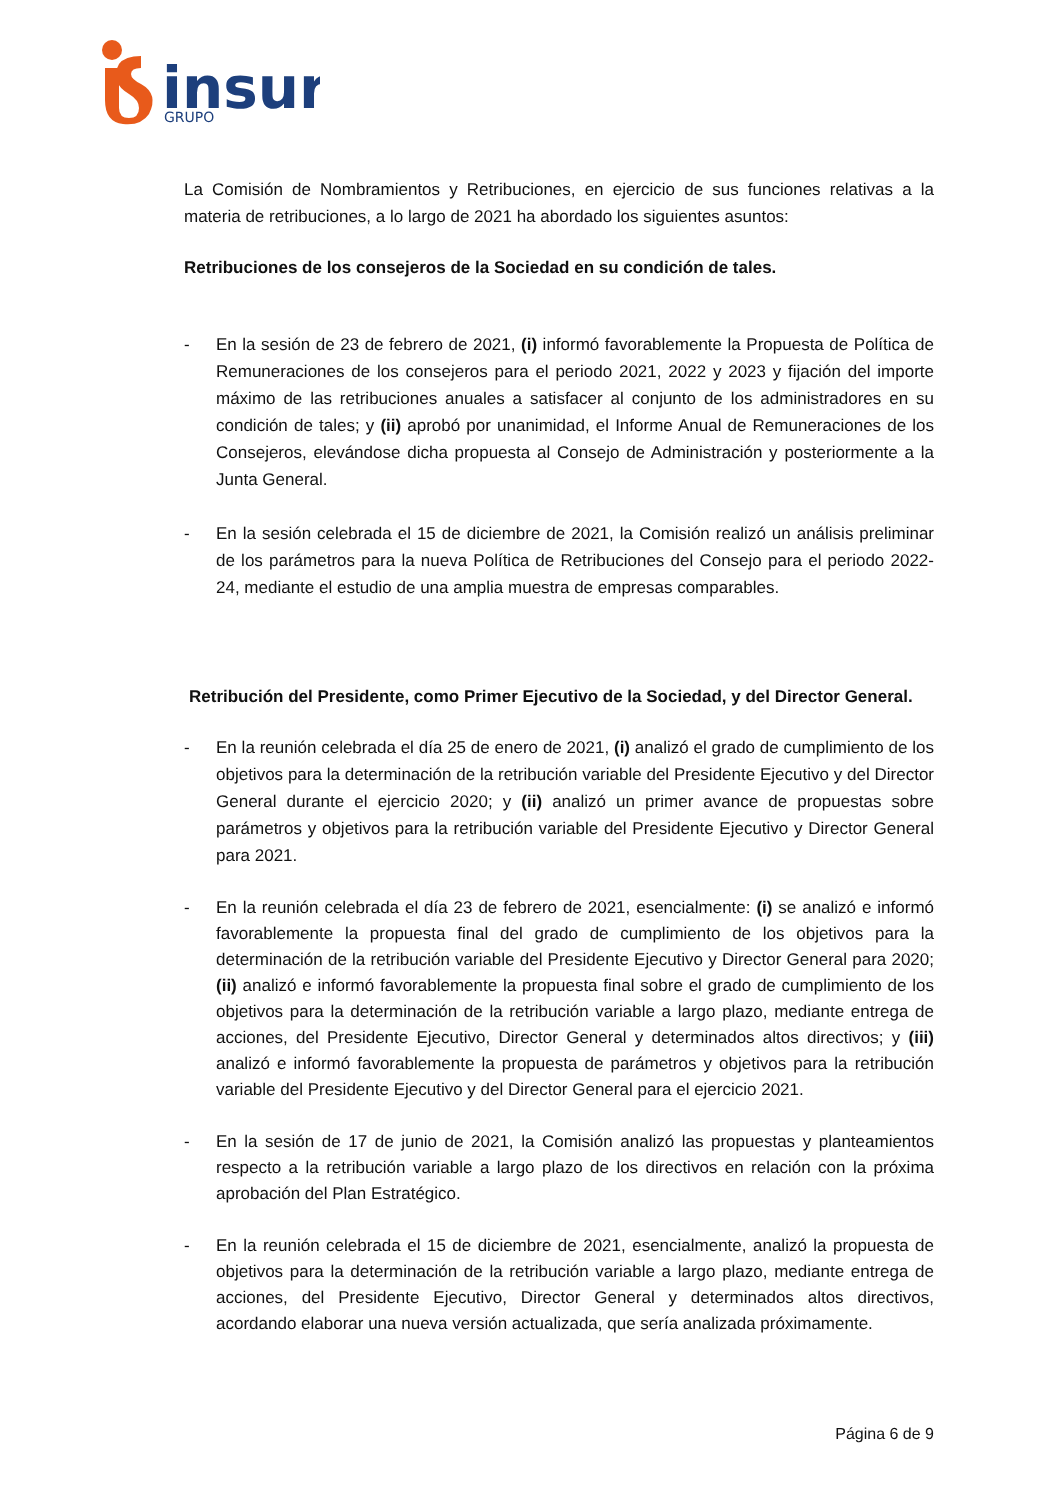insur
GRUPO
La Comisión de Nombramientos y Retribuciones, en ejercicio de sus funciones relativas a la materia de retribuciones, a lo largo de 2021 ha abordado los siguientes asuntos:
Retribuciones de los consejeros de la Sociedad en su condición de tales.
- En la sesión de 23 de febrero de 2021, (i) informó favorablemente la Propuesta de Política de Remuneraciones de los consejeros para el periodo 2021, 2022 y 2023 y fijación del importe máximo de las retribuciones anuales a satisfacer al conjunto de los administradores en su condición de tales; y (ii) aprobó por unanimidad, el Informe Anual de Remuneraciones de los Consejeros, elevándose dicha propuesta al Consejo de Administración y posteriormente a la Junta General.
- En la sesión celebrada el 15 de diciembre de 2021, la Comisión realizó un análisis preliminar de los parámetros para la nueva Política de Retribuciones del Consejo para el periodo 2022-24, mediante el estudio de una amplia muestra de empresas comparables.
Retribución del Presidente, como Primer Ejecutivo de la Sociedad, y del Director General.
- En la reunión celebrada el día 25 de enero de 2021, (i) analizó el grado de cumplimiento de los objetivos para la determinación de la retribución variable del Presidente Ejecutivo y del Director General durante el ejercicio 2020; y (ii) analizó un primer avance de propuestas sobre parámetros y objetivos para la retribución variable del Presidente Ejecutivo y Director General para 2021.
- En la reunión celebrada el día 23 de febrero de 2021, esencialmente: (i) se analizó e informó favorablemente la propuesta final del grado de cumplimiento de los objetivos para la determinación de la retribución variable del Presidente Ejecutivo y Director General para 2020; (ii) analizó e informó favorablemente la propuesta final sobre el grado de cumplimiento de los objetivos para la determinación de la retribución variable a largo plazo, mediante entrega de acciones, del Presidente Ejecutivo, Director General y determinados altos directivos; y (iii) analizó e informó favorablemente la propuesta de parámetros y objetivos para la retribución variable del Presidente Ejecutivo y del Director General para el ejercicio 2021.
- En la sesión de 17 de junio de 2021, la Comisión analizó las propuestas y planteamientos respecto a la retribución variable a largo plazo de los directivos en relación con la próxima aprobación del Plan Estratégico.
- En la reunión celebrada el 15 de diciembre de 2021, esencialmente, analizó la propuesta de objetivos para la determinación de la retribución variable a largo plazo, mediante entrega de acciones, del Presidente Ejecutivo, Director General y determinados altos directivos, acordando elaborar una nueva versión actualizada, que sería analizada próximamente.
Página 6 de 9